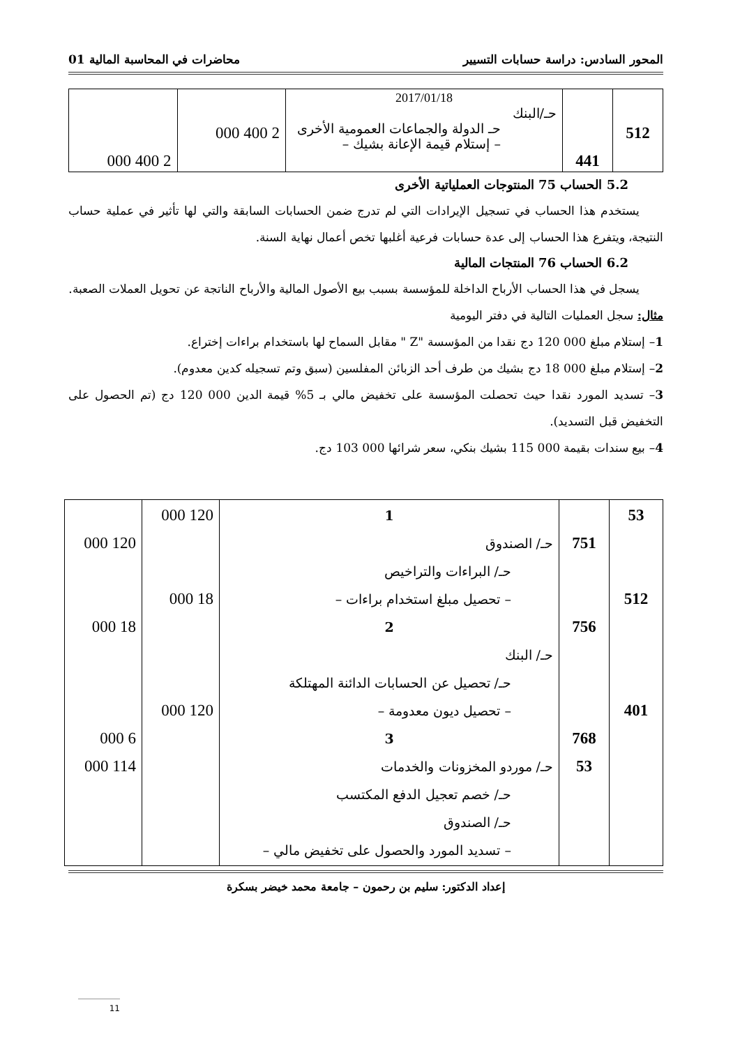المحور السادس: دراسة حسابات التسيير محاضرات في المحاسبة المالية 01
| 512 | 441 | 2017/01/18 حـ/البنك حـ الدولة والجماعات العمومية الأخرى – إستلام قيمة الإعانة بشيك – | 2 400 000 | 2 400 000 |
5.2 الحساب 75 المنتوجات العملياتية الأخرى
  يستخدم هذا الحساب في تسجيل الإيرادات التي لم تدرج ضمن الحسابات السابقة والتي لها تأثير في عملية حساب النتيجة، ويتفرع هذا الحساب إلى عدة حسابات فرعية أغلبها تخص أعمال نهاية السنة.
6.2 الحساب 76 المنتجات المالية
  يسجل في هذا الحساب الأرباح الداخلة للمؤسسة بسبب بيع الأصول المالية والأرباح الناتجة عن تحويل العملات الصعبة.
مثال: سجل العمليات التالية في دفتر اليومية
1– إستلام مبلغ 000 120 دج نقدا من المؤسسة "Z " مقابل السماح لها باستخدام براءات إختراع.
2– إستلام مبلغ 000 18 دج بشيك من طرف أحد الزبائن المفلسين (سبق وتم تسجيله كدين معدوم).
3– تسديد المورد نقدا حيث تحصلت المؤسسة على تخفيض مالي بـ 5% قيمة الدين 000 120 دج (تم الحصول على التخفيض قبل التسديد).
4– بيع سندات بقيمة 000 115 بشيك بنكي، سعر شرائها 000 103 دج.
| 53 512 401 | 751 756 768 53 | 1 حـ/ الصندوق حـ/ البراءات والتراخيص – تحصيل مبلغ استخدام براءات – 2 حـ/ البنك حـ/ تحصيل عن الحسابات الدائنة المهتلكة – تحصيل ديون معدومة – 3 حـ/ موردو المخزونات والخدمات حـ/ خصم تعجيل الدفع المكتسب حـ/ الصندوق – تسديد المورد والحصول على تخفيض مالي – | 120 000 18 000 120 000 | 120 000 18 000 6 000 114 000 |
إعداد الدكتور: سليم بن رحمون – جامعة محمد خيضر بسكرة
11